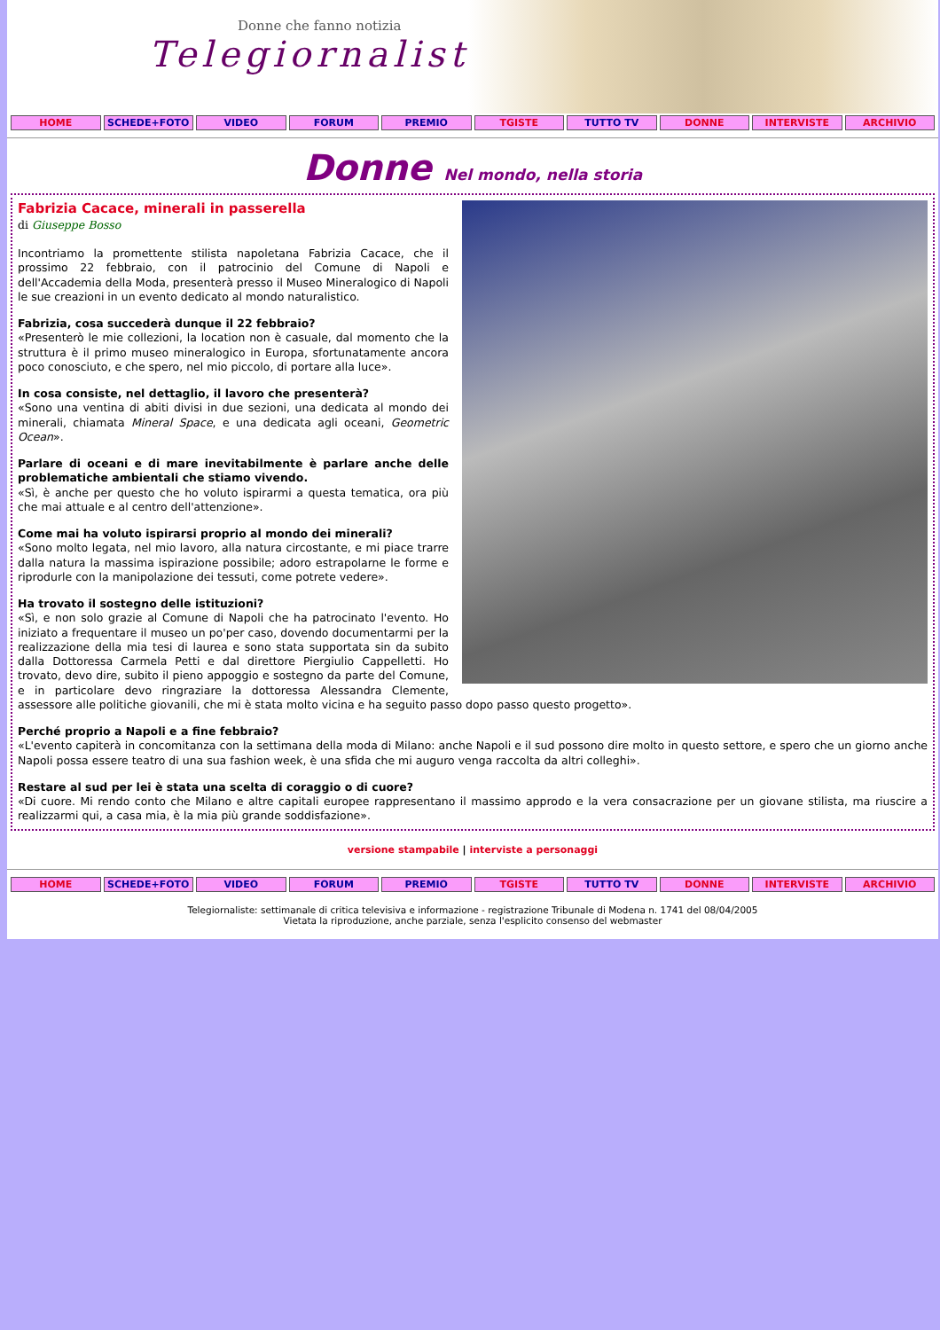Donne che fanno notizia
Telegiornaliste
HOME SCHEDE+FOTO VIDEO FORUM PREMIO TGISTE TUTTO TV DONNE INTERVISTE ARCHIVIO
Donne Nel mondo, nella storia
Fabrizia Cacace, minerali in passerella
di Giuseppe Bosso
Incontriamo la promettente stilista napoletana Fabrizia Cacace, che il prossimo 22 febbraio, con il patrocinio del Comune di Napoli e dell'Accademia della Moda, presenterà presso il Museo Mineralogico di Napoli le sue creazioni in un evento dedicato al mondo naturalistico.
Fabrizia, cosa succederà dunque il 22 febbraio?
«Presenterò le mie collezioni, la location non è casuale, dal momento che la struttura è il primo museo mineralogico in Europa, sfortunatamente ancora poco conosciuto, e che spero, nel mio piccolo, di portare alla luce».
In cosa consiste, nel dettaglio, il lavoro che presenterà?
«Sono una ventina di abiti divisi in due sezioni, una dedicata al mondo dei minerali, chiamata Mineral Space, e una dedicata agli oceani, Geometric Ocean».
Parlare di oceani e di mare inevitabilmente è parlare anche delle problematiche ambientali che stiamo vivendo.
«Sì, è anche per questo che ho voluto ispirarmi a questa tematica, ora più che mai attuale e al centro dell'attenzione».
Come mai ha voluto ispirarsi proprio al mondo dei minerali?
«Sono molto legata, nel mio lavoro, alla natura circostante, e mi piace trarre dalla natura la massima ispirazione possibile; adoro estrapolarne le forme e riprodurle con la manipolazione dei tessuti, come potrete vedere».
Ha trovato il sostegno delle istituzioni?
«Sì, e non solo grazie al Comune di Napoli che ha patrocinato l'evento. Ho iniziato a frequentare il museo un po'per caso, dovendo documentarmi per la realizzazione della mia tesi di laurea e sono stata supportata sin da subito dalla Dottoressa Carmela Petti e dal direttore Piergiulio Cappelletti. Ho trovato, devo dire, subito il pieno appoggio e sostegno da parte del Comune, e in particolare devo ringraziare la dottoressa Alessandra Clemente, assessore alle politiche giovanili, che mi è stata molto vicina e ha seguito passo dopo passo questo progetto».
Perché proprio a Napoli e a fine febbraio?
«L'evento capiterà in concomitanza con la settimana della moda di Milano: anche Napoli e il sud possono dire molto in questo settore, e spero che un giorno anche Napoli possa essere teatro di una sua fashion week, è una sfida che mi auguro venga raccolta da altri colleghi».
Restare al sud per lei è stata una scelta di coraggio o di cuore?
«Di cuore. Mi rendo conto che Milano e altre capitali europee rappresentano il massimo approdo e la vera consacrazione per un giovane stilista, ma riuscire a realizzarmi qui, a casa mia, è la mia più grande soddisfazione».
versione stampabile | interviste a personaggi
HOME SCHEDE+FOTO VIDEO FORUM PREMIO TGISTE TUTTO TV DONNE INTERVISTE ARCHIVIO
Telegiornaliste: settimanale di critica televisiva e informazione - registrazione Tribunale di Modena n. 1741 del 08/04/2005
Vietata la riproduzione, anche parziale, senza l'esplicito consenso del webmaster